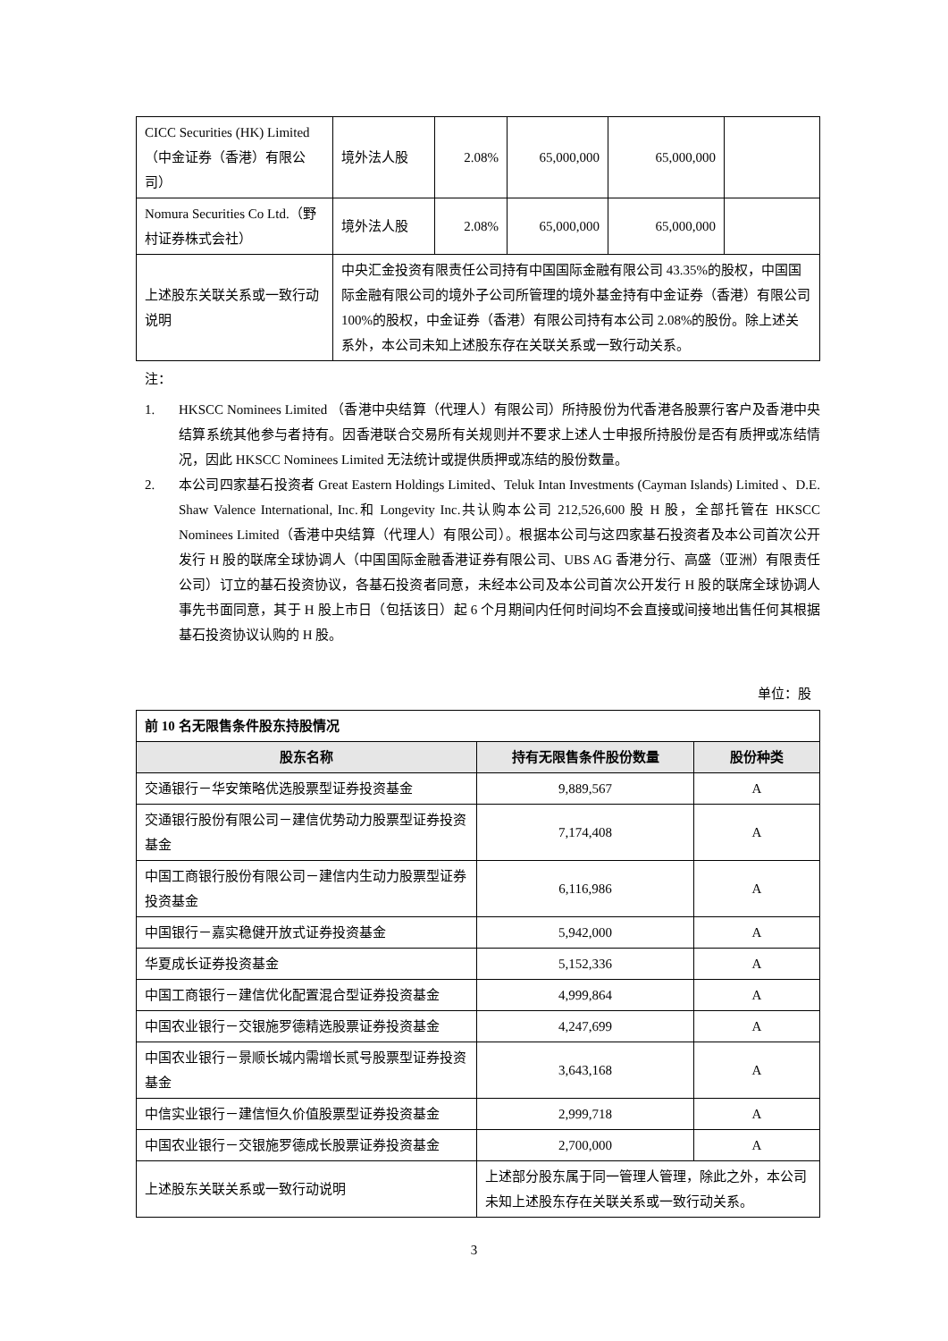| CICC Securities (HK) Limited （中金证券（香港）有限公司） | 境外法人股 | 2.08% | 65,000,000 | 65,000,000 | |
| Nomura Securities Co Ltd.（野村证券株式会社） | 境外法人股 | 2.08% | 65,000,000 | 65,000,000 | |
| 上述股东关联关系或一致行动说明 | 中央汇金投资有限责任公司持有中国国际金融有限公司 43.35%的股权，中国国际金融有限公司的境外子公司所管理的境外基金持有中金证券（香港）有限公司 100%的股权，中金证券（香港）有限公司持有本公司 2.08%的股份。除上述关系外，本公司未知上述股东存在关联关系或一致行动关系。 | | | | |
注：
1. HKSCC Nominees Limited （香港中央结算（代理人）有限公司）所持股份为代香港各股票行客户及香港中央结算系统其他参与者持有。因香港联合交易所有关规则并不要求上述人士申报所持股份是否有质押或冻结情况，因此 HKSCC Nominees Limited 无法统计或提供质押或冻结的股份数量。
2. 本公司四家基石投资者 Great Eastern Holdings Limited、Teluk Intan Investments (Cayman Islands) Limited 、D.E. Shaw Valence International, Inc.和 Longevity Inc.共认购本公司 212,526,600 股 H 股，全部托管在 HKSCC Nominees Limited（香港中央结算（代理人）有限公司）。根据本公司与这四家基石投资者及本公司首次公开发行 H 股的联席全球协调人（中国国际金融香港证券有限公司、UBS AG 香港分行、高盛（亚洲）有限责任公司）订立的基石投资协议，各基石投资者同意，未经本公司及本公司首次公开发行 H 股的联席全球协调人事先书面同意，其于 H 股上市日（包括该日）起 6 个月期间内任何时间均不会直接或间接地出售任何其根据基石投资协议认购的 H 股。
单位：股
| 前 10 名无限售条件股东持股情况 | | |
| 股东名称 | 持有无限售条件股份数量 | 股份种类 |
| 交通银行－华安策略优选股票型证券投资基金 | 9,889,567 | A |
| 交通银行股份有限公司－建信优势动力股票型证券投资基金 | 7,174,408 | A |
| 中国工商银行股份有限公司－建信内生动力股票型证券投资基金 | 6,116,986 | A |
| 中国银行－嘉实稳健开放式证券投资基金 | 5,942,000 | A |
| 华夏成长证券投资基金 | 5,152,336 | A |
| 中国工商银行－建信优化配置混合型证券投资基金 | 4,999,864 | A |
| 中国农业银行－交银施罗德精选股票证券投资基金 | 4,247,699 | A |
| 中国农业银行－景顺长城内需增长贰号股票型证券投资基金 | 3,643,168 | A |
| 中信实业银行－建信恒久价值股票型证券投资基金 | 2,999,718 | A |
| 中国农业银行－交银施罗德成长股票证券投资基金 | 2,700,000 | A |
| 上述股东关联关系或一致行动说明 | 上述部分股东属于同一管理人管理，除此之外，本公司未知上述股东存在关联关系或一致行动关系。 | |
3